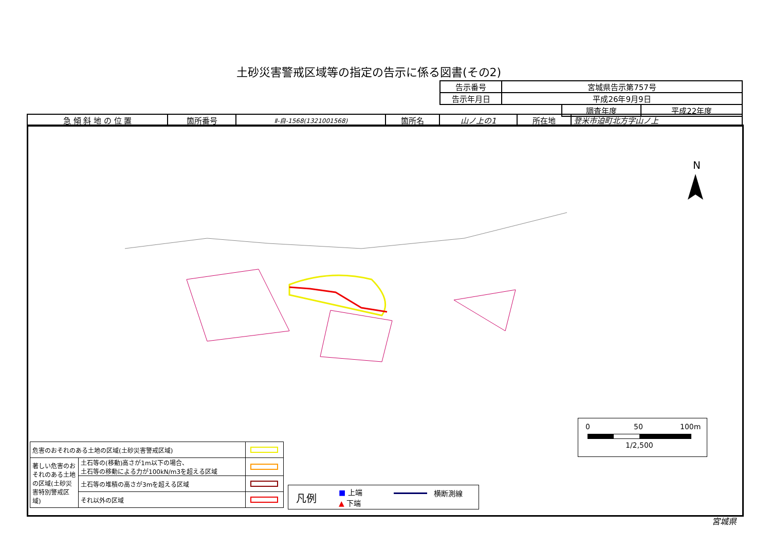土砂災害警戒区域等の指定の告示に係る図書(その2)
| 告示番号 | 宮城県告示第757号 |
| 告示年月日 | 平成26年9月9日 |
| 調査年度 | 平成22年度 |
| 急 傾 斜 地 の 位 置 | 箇所番号 | Ⅱ-自-1568(1321001568) | 箇所名 | 山ノ上の1 | 所在地 | 登米市迫町北方字山ノ上 |
N
| 危害のおそれのある土地の区域(土砂災害警戒区域) | | |
| 著しい危害のおそれのある土地の区域(土砂災害特別警戒区域) | 土石等の(移動)高さが1m以下の場合、 土石等の移動による力が100kN/m3を超える区域 | |
| | 土石等の堆積の高さが3mを超える区域 | |
| | それ以外の区域 | |
凡例 ■ 上端
▲ 下端
横断測線
0 50 100m
1/2,500
宮城県